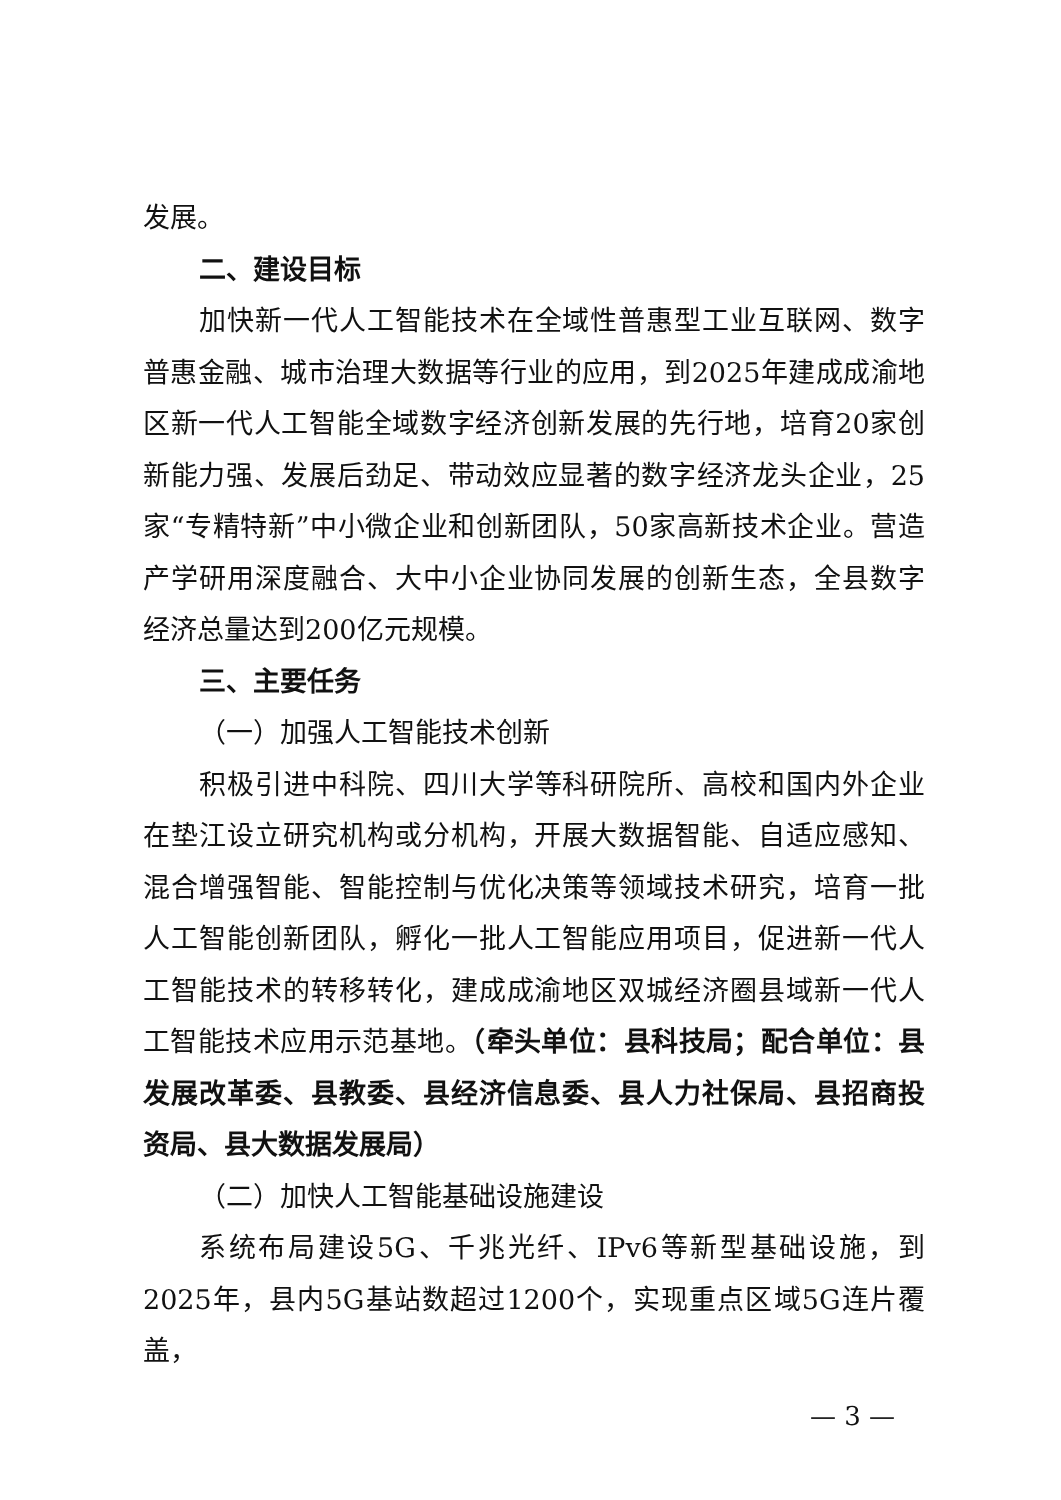发展。
二、建设目标
加快新一代人工智能技术在全域性普惠型工业互联网、数字普惠金融、城市治理大数据等行业的应用，到2025年建成成渝地区新一代人工智能全域数字经济创新发展的先行地，培育20家创新能力强、发展后劲足、带动效应显著的数字经济龙头企业，25家“专精特新”中小微企业和创新团队，50家高新技术企业。营造产学研用深度融合、大中小企业协同发展的创新生态，全县数字经济总量达到200亿元规模。
三、主要任务
（一）加强人工智能技术创新
积极引进中科院、四川大学等科研院所、高校和国内外企业在垫江设立研究机构或分机构，开展大数据智能、自适应感知、混合增强智能、智能控制与优化决策等领域技术研究，培育一批人工智能创新团队，孵化一批人工智能应用项目，促进新一代人工智能技术的转移转化，建成成渝地区双城经济圈县域新一代人工智能技术应用示范基地。（牵头单位：县科技局；配合单位：县发展改革委、县教委、县经济信息委、县人力社保局、县招商投资局、县大数据发展局）
（二）加快人工智能基础设施建设
系统布局建设5G、千兆光纤、IPv6等新型基础设施，到2025年，县内5G基站数超过1200个，实现重点区域5G连片覆盖，
— 3 —